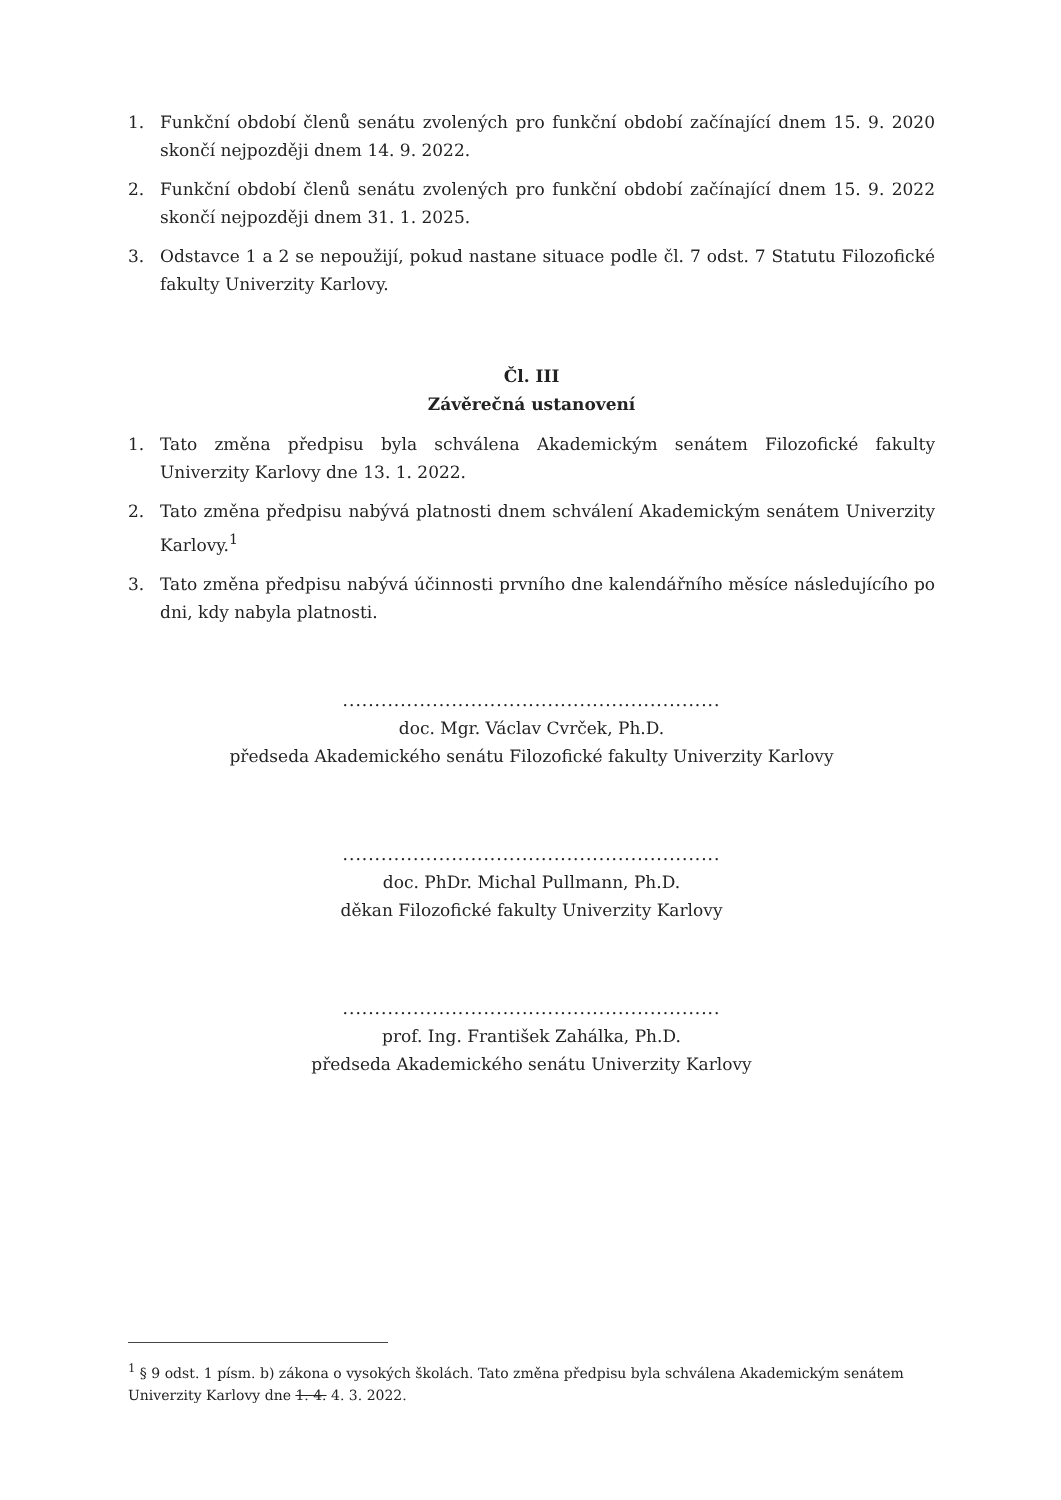1. Funkční období členů senátu zvolených pro funkční období začínající dnem 15. 9. 2020 skončí nejpozději dnem 14. 9. 2022.
2. Funkční období členů senátu zvolených pro funkční období začínající dnem 15. 9. 2022 skončí nejpozději dnem 31. 1. 2025.
3. Odstavce 1 a 2 se nepoužijí, pokud nastane situace podle čl. 7 odst. 7 Statutu Filozofické fakulty Univerzity Karlovy.
Čl. III
Závěrečná ustanovení
1. Tato změna předpisu byla schválena Akademickým senátem Filozofické fakulty Univerzity Karlovy dne 13. 1. 2022.
2. Tato změna předpisu nabývá platnosti dnem schválení Akademickým senátem Univerzity Karlovy.<sup>1</sup>
3. Tato změna předpisu nabývá účinnosti prvního dne kalendářního měsíce následujícího po dni, kdy nabyla platnosti.
...........................................................
doc. Mgr. Václav Cvrček, Ph.D.
předseda Akademického senátu Filozofické fakulty Univerzity Karlovy
...........................................................
doc. PhDr. Michal Pullmann, Ph.D.
děkan Filozofické fakulty Univerzity Karlovy
...........................................................
prof. Ing. František Zahálka, Ph.D.
předseda Akademického senátu Univerzity Karlovy
<sup>1</sup> § 9 odst. 1 písm. b) zákona o vysokých školách. Tato změna předpisu byla schválena Akademickým senátem Univerzity Karlovy dne 1. 4. 4. 3. 2022.